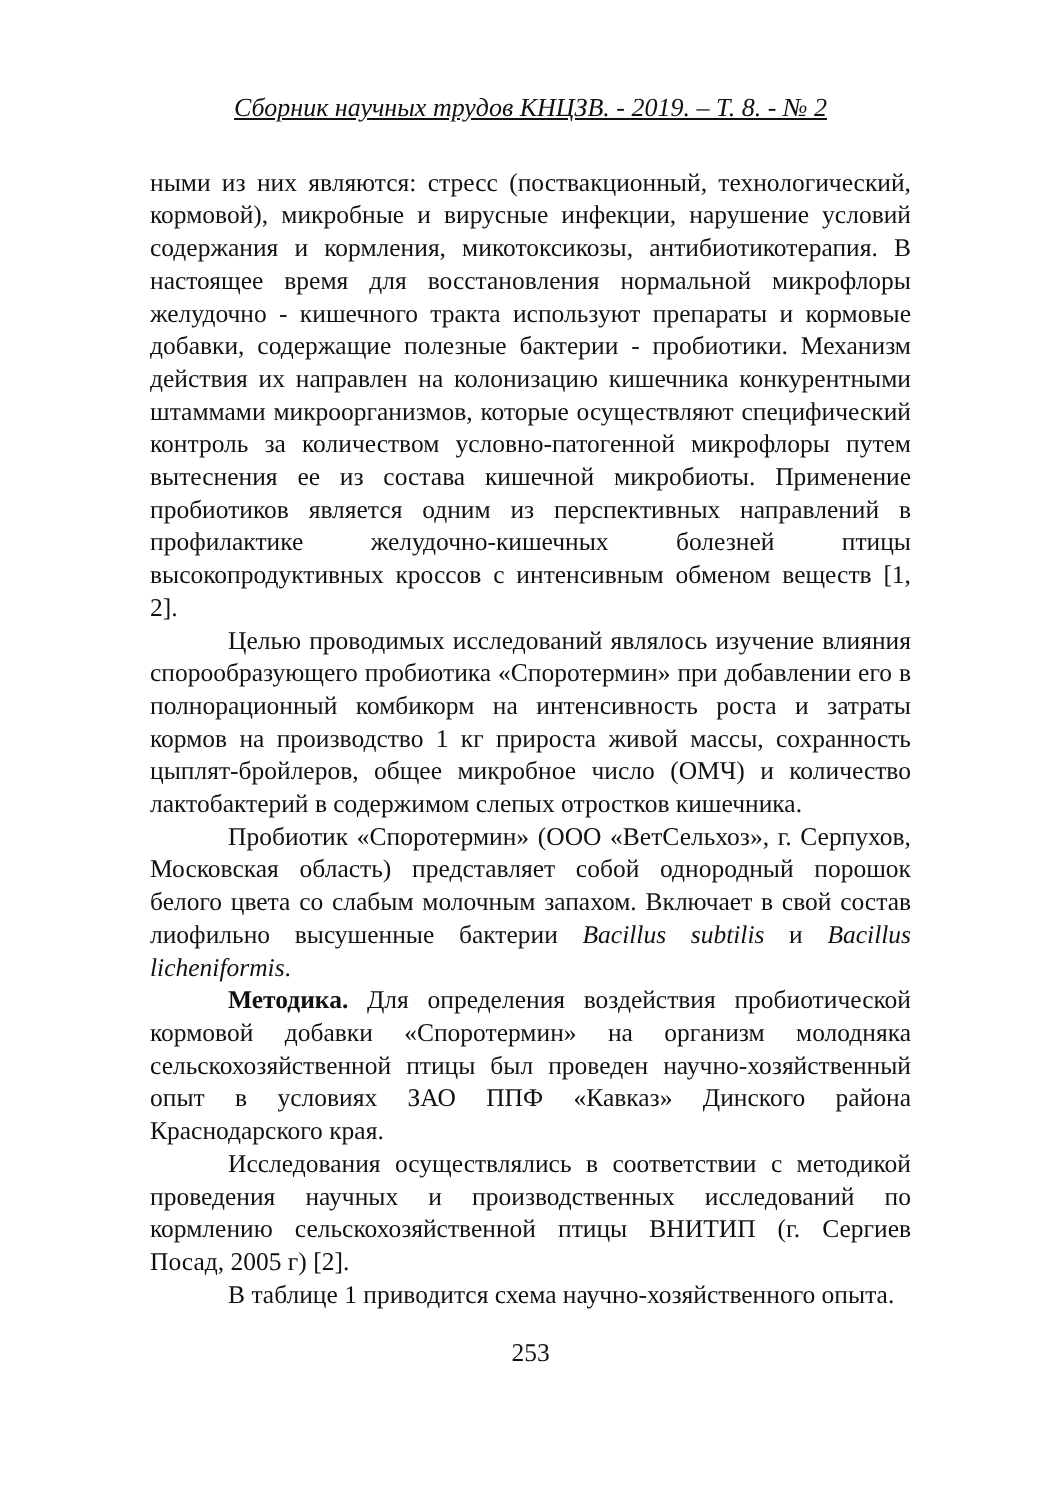Сборник научных трудов КНЦЗВ. - 2019. – Т. 8. - № 2
ными из них являются: стресс (поствакционный, технологический, кормовой), микробные и вирусные инфекции, нарушение условий содержания и кормления, микотоксикозы, антибиотикотерапия. В настоящее время для восстановления нормальной микрофлоры желудочно - кишечного тракта используют препараты и кормовые добавки, содержащие полезные бактерии - пробиотики. Механизм действия их направлен на колонизацию кишечника конкурентными штаммами микроорганизмов, которые осуществляют специфический контроль за количеством условно-патогенной микрофлоры путем вытеснения ее из состава кишечной микробиоты. Применение пробиотиков является одним из перспективных направлений в профилактике желудочно-кишечных болезней птицы высокопродуктивных кроссов с интенсивным обменом веществ [1, 2].
Целью проводимых исследований являлось изучение влияния спорообразующего пробиотика «Споротермин» при добавлении его в полнорационный комбикорм на интенсивность роста и затраты кормов на производство 1 кг прироста живой массы, сохранность цыплят-бройлеров, общее микробное число (ОМЧ) и количество лактобактерий в содержимом слепых отростков кишечника.
Пробиотик «Споротермин» (ООО «ВетСельхоз», г. Серпухов, Московская область) представляет собой однородный порошок белого цвета со слабым молочным запахом. Включает в свой состав лиофильно высушенные бактерии Bacillus subtilis и Bacillus licheniformis.
Методика. Для определения воздействия пробиотической кормовой добавки «Споротермин» на организм молодняка сельскохозяйственной птицы был проведен научно-хозяйственный опыт в условиях ЗАО ППФ «Кавказ» Динского района Краснодарского края.
Исследования осуществлялись в соответствии с методикой проведения научных и производственных исследований по кормлению сельскохозяйственной птицы ВНИТИП (г. Сергиев Посад, 2005 г) [2].
В таблице 1 приводится схема научно-хозяйственного опыта.
253